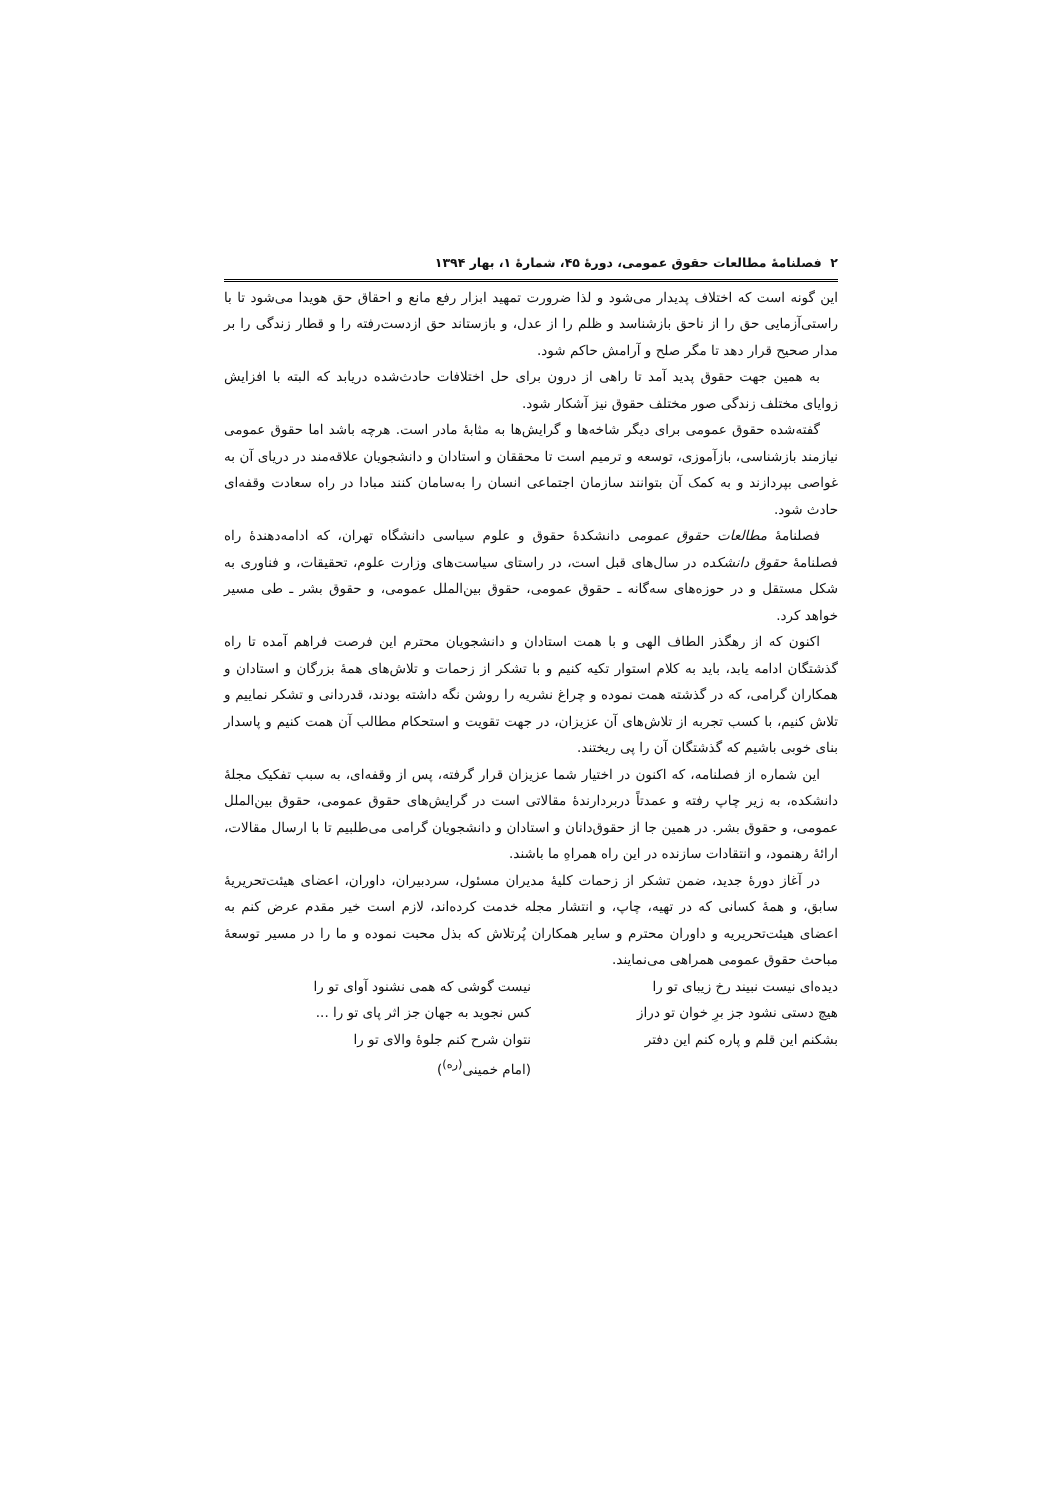۲ فصلنامهٔ مطالعات حقوق عمومی، دورهٔ ۴۵، شمارهٔ ۱، بهار ۱۳۹۴
این گونه است که اختلاف پدیدار می‌شود و لذا ضرورت تمهید ابزار رفع مانع و احقاق حق هویدا می‌شود تا با راستی‌آزمایی حق را از ناحق بازشناسد و ظلم را از عدل، و بازستاند حق ازدست‌رفته را و قطار زندگی را بر مدار صحیح قرار دهد تا مگر صلح و آرامش حاکم شود.
به همین جهت حقوق پدید آمد تا راهی از درون برای حل اختلافات حادث‌شده دریابد که البته با افزایش زوایای مختلف زندگی صور مختلف حقوق نیز آشکار شود.
گفته‌شده حقوق عمومی برای دیگر شاخه‌ها و گرایش‌ها به مثابهٔ مادر است. هرچه باشد اما حقوق عمومی نیازمند بازشناسی، بازآموزی، توسعه و ترمیم است تا محققان و استادان و دانشجویان علاقه‌مند در دریای آن به غواصی بپردازند و به کمک آن بتوانند سازمان اجتماعی انسان را به‌سامان کنند مبادا در راه سعادت وقفه‌ای حادث شود.
فصلنامهٔ مطالعات حقوق عمومی دانشکدهٔ حقوق و علوم سیاسی دانشگاه تهران، که ادامه‌دهندهٔ راه فصلنامهٔ حقوق دانشکده در سال‌های قبل است، در راستای سیاست‌های وزارت علوم، تحقیقات، و فناوری به شکل مستقل و در حوزه‌های سه‌گانه ـ حقوق عمومی، حقوق بین‌الملل عمومی، و حقوق بشر ـ طی مسیر خواهد کرد.
اکنون که از رهگذر الطاف الهی و با همت استادان و دانشجویان محترم این فرصت فراهم آمده تا راه گذشتگان ادامه یابد، باید به کلام استوار تکیه کنیم و با تشکر از زحمات و تلاش‌های همهٔ بزرگان و استادان و همکاران گرامی، که در گذشته همت نموده و چراغ نشریه را روشن نگه داشته بودند، قدردانی و تشکر نماییم و تلاش کنیم، با کسب تجربه از تلاش‌های آن عزیزان، در جهت تقویت و استحکام مطالب آن همت کنیم و پاسدار بنای خوبی باشیم که گذشتگان آن را پی ریختند.
این شماره از فصلنامه، که اکنون در اختیار شما عزیزان قرار گرفته، پس از وقفه‌ای، به سبب تفکیک مجلهٔ دانشکده، به زیر چاپ رفته و عمدتاً دربردارندهٔ مقالاتی است در گرایش‌های حقوق عمومی، حقوق بین‌الملل عمومی، و حقوق بشر. در همین جا از حقوق‌دانان و استادان و دانشجویان گرامی می‌طلبیم تا با ارسال مقالات، ارائهٔ رهنمود، و انتقادات سازنده در این راه همراهِ ما باشند.
در آغاز دورهٔ جدید، ضمن تشکر از زحمات کلیهٔ مدیران مسئول، سردبیران، داوران، اعضای هیئت‌تحریریهٔ سابق، و همهٔ کسانی که در تهیه، چاپ، و انتشار مجله خدمت کرده‌اند، لازم است خیر مقدم عرض کنم به اعضای هیئت‌تحریریه و داوران محترم و سایر همکاران پُرتلاش که بذل محبت نموده و ما را در مسیر توسعهٔ مباحث حقوق عمومی همراهی می‌نمایند.
دیده‌ای نیست نبیند رخ زیبای تو را
نیست گوشی که همی نشنود آوای تو را
هیچ دستی نشود جز برِ خوان تو دراز
کس نجوید به جهان جز اثر پای تو را ...
بشکنم این قلم و پاره کنم این دفتر
نتوان شرح کنم جلوهٔ والای تو را
(امام خمینی<sup>(ره)</sup>)